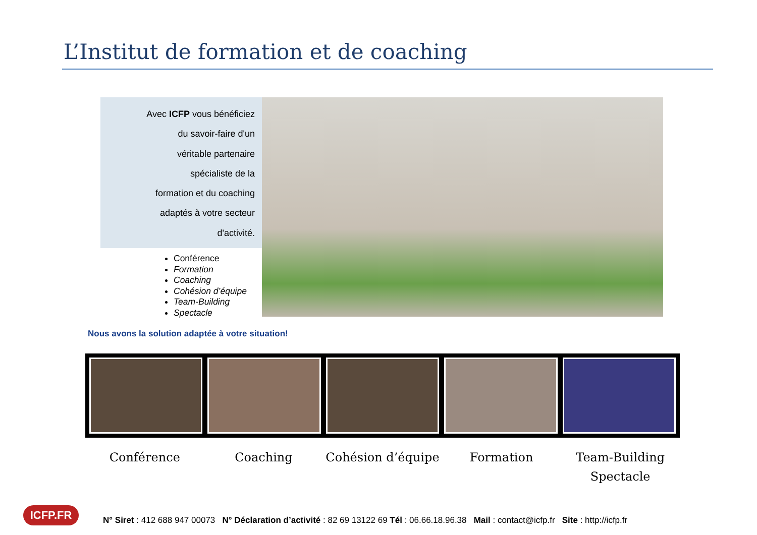L’Institut de formation et de coaching
Avec ICFP vous bénéficiez
du savoir-faire d'un
véritable partenaire
spécialiste de la
formation et du coaching
adaptés à votre secteur
d'activité.
Conférence
Formation
Coaching
Cohésion d’équipe
Team-Building
Spectacle
Nous avons la solution adaptée à votre situation!
Conférence Coaching Cohésion d’équipe Formation Team-Building
Spectacle
ICFP.FR
N° Siret : 412 688 947 00073 N° Déclaration d’activité : 82 69 13122 69 Tél : 06.66.18.96.38 Mail : contact@icfp.fr Site : http://icfp.fr